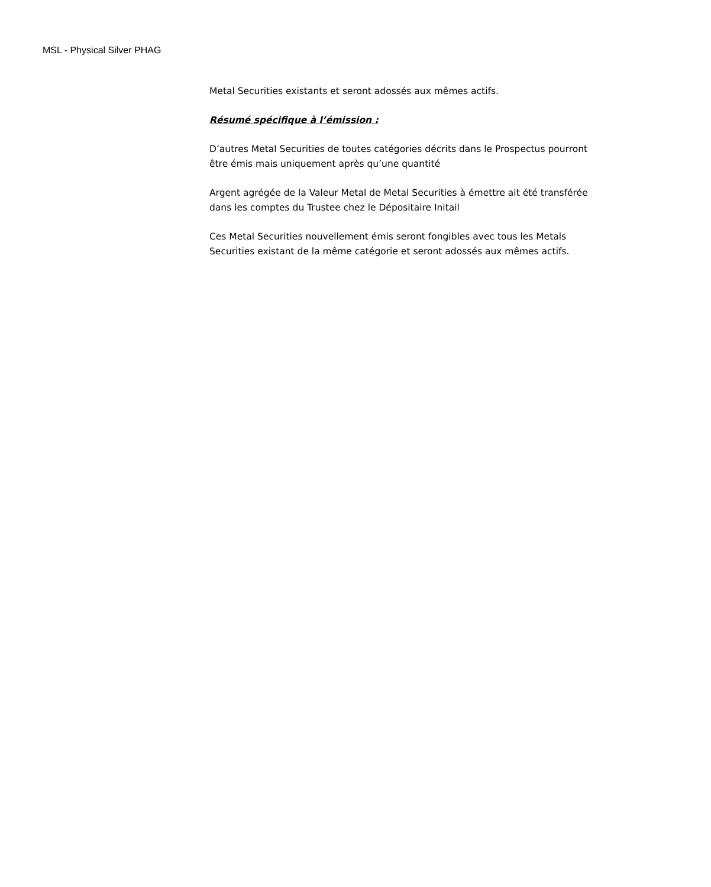MSL - Physical Silver PHAG
Metal Securities existants et seront adossés aux mêmes actifs.
Résumé spécifique à l’émission :
D’autres Metal Securities de toutes catégories décrits dans le Prospectus pourront être émis mais uniquement après qu’une quantité
Argent agrégée de la Valeur Metal de Metal Securities à émettre ait été transférée dans les comptes du Trustee chez le Dépositaire Initail
Ces Metal Securities nouvellement émis seront fongibles avec tous les Metals Securities existant de la même catégorie et seront adossés aux mêmes actifs.